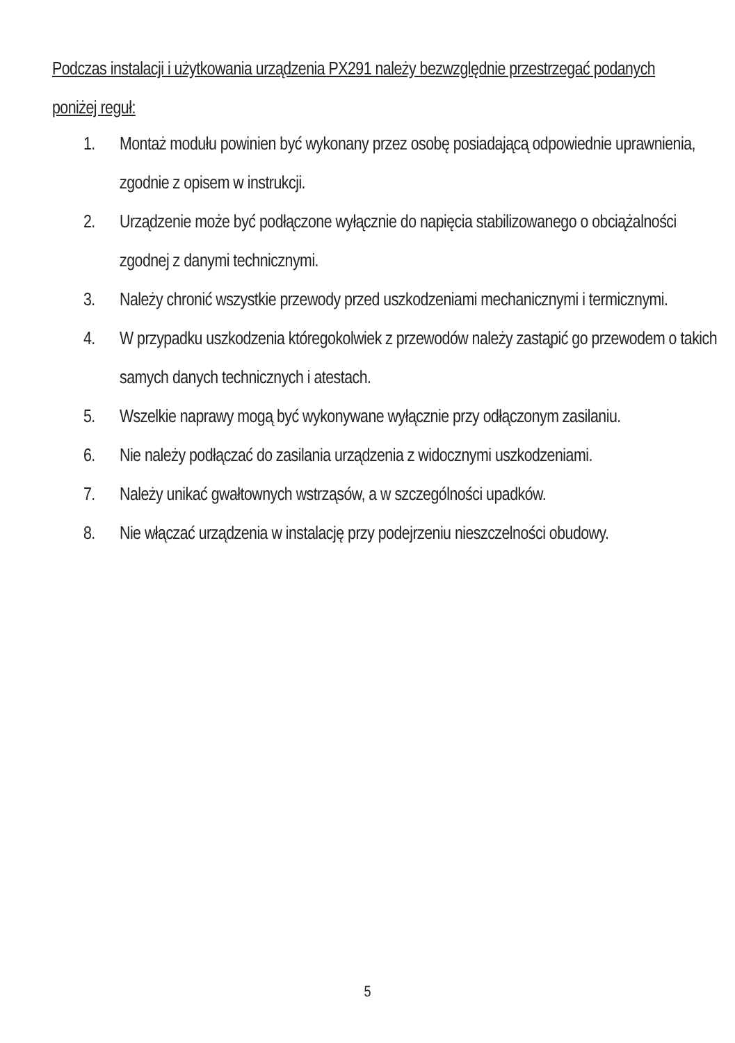Podczas instalacji i użytkowania urządzenia PX291 należy bezwzględnie przestrzegać podanych poniżej reguł:
1. Montaż modułu powinien być wykonany przez osobę posiadającą odpowiednie uprawnienia, zgodnie z opisem w instrukcji.
2. Urządzenie może być podłączone wyłącznie do napięcia stabilizowanego o obciążalności zgodnej z danymi technicznymi.
3. Należy chronić wszystkie przewody przed uszkodzeniami mechanicznymi i termicznymi.
4. W przypadku uszkodzenia któregokolwiek z przewodów należy zastąpić go przewodem o takich samych danych technicznych i atestach.
5. Wszelkie naprawy mogą być wykonywane wyłącznie przy odłączonym zasilaniu.
6. Nie należy podłączać do zasilania urządzenia z widocznymi uszkodzeniami.
7. Należy unikać gwałtownych wstrząsów, a w szczególności upadków.
8. Nie włączać urządzenia w instalację przy podejrzeniu nieszczelności obudowy.
5